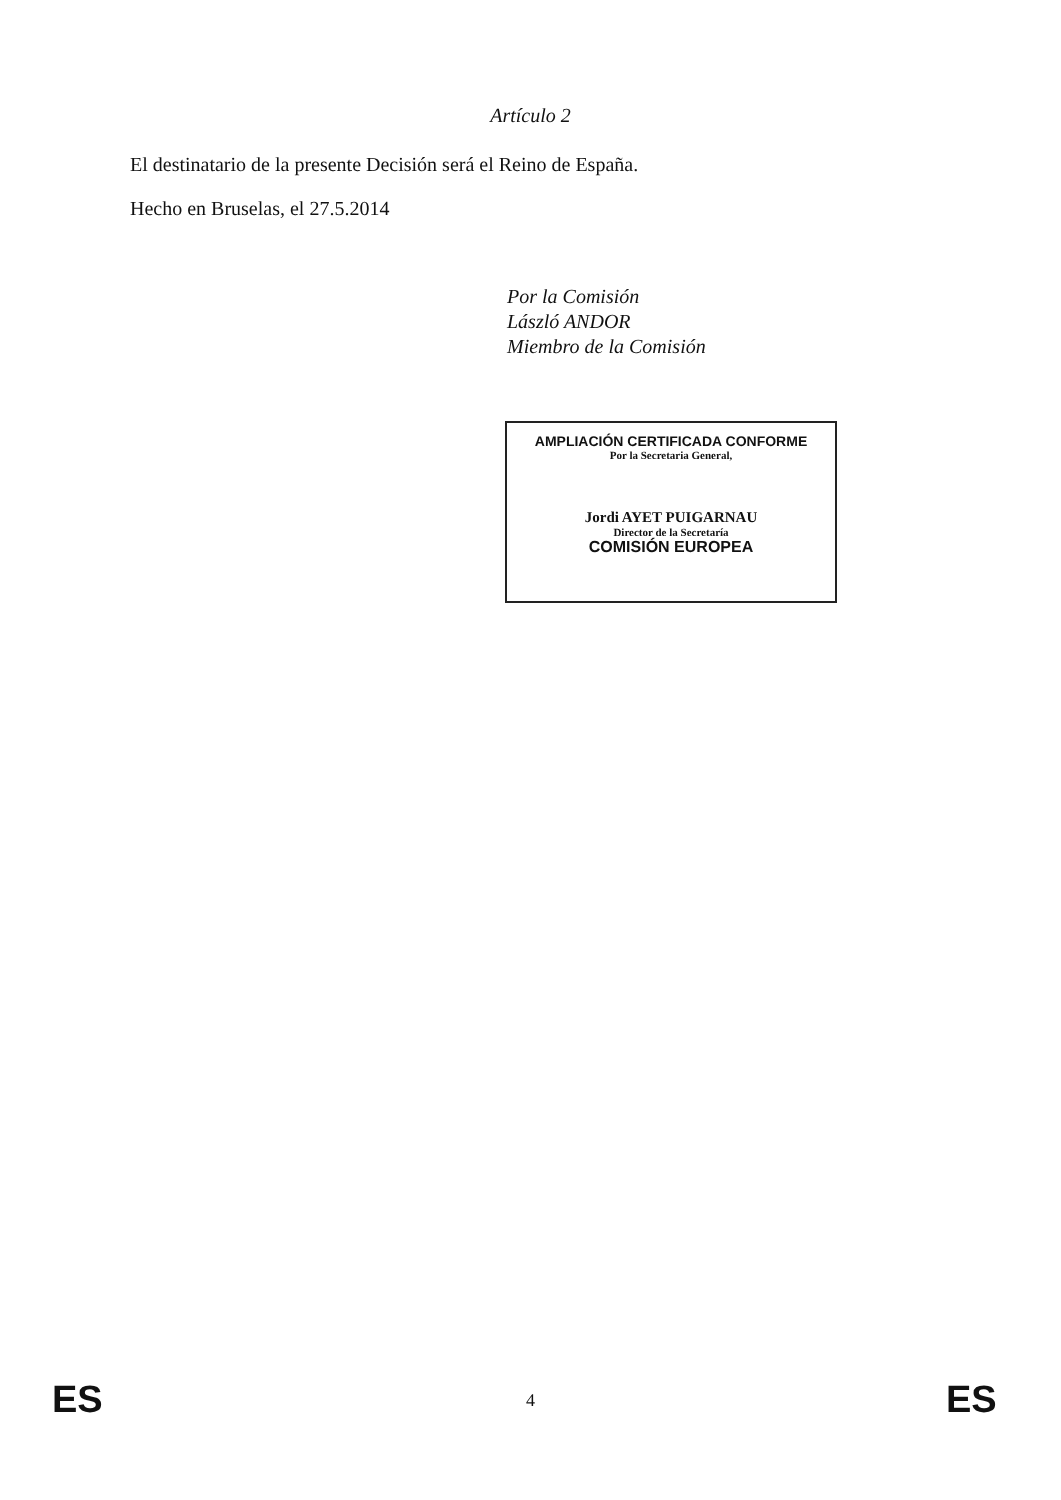Artículo 2
El destinatario de la presente Decisión será el Reino de España.
Hecho en Bruselas, el 27.5.2014
Por la Comisión
László ANDOR
Miembro de la Comisión
AMPLIACIÓN CERTIFICADA CONFORME
Por la Secretaria General,
Jordi AYET PUIGARNAU
Director de la Secretaría
COMISIÓN EUROPEA
ES
4 ES